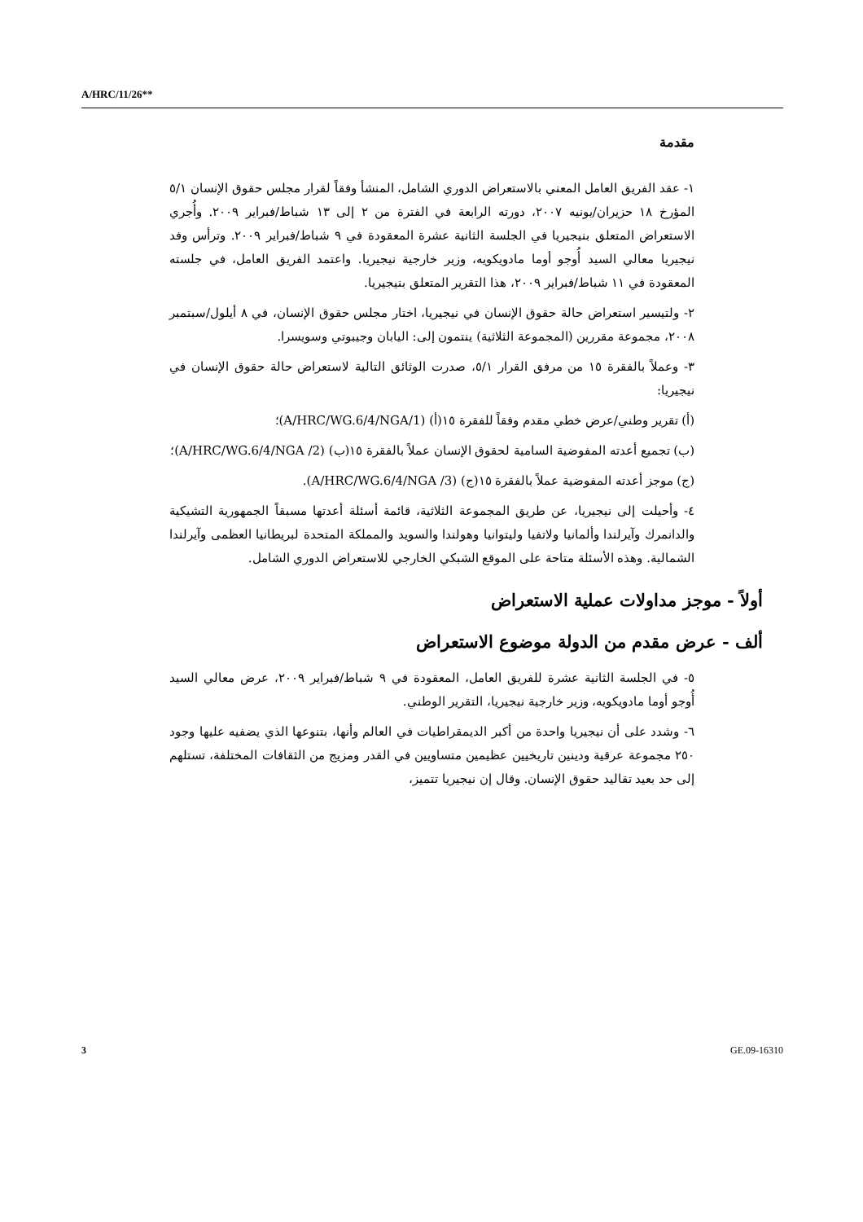A/HRC/11/26**
مقدمة
١- عقد الفريق العامل المعني بالاستعراض الدوري الشامل، المنشأ وفقاً لقرار مجلس حقوق الإنسان ٥/١ المؤرخ ١٨ حزيران/يونيه ٢٠٠٧، دورته الرابعة في الفترة من ٢ إلى ١٣ شباط/فبراير ٢٠٠٩. وأُجري الاستعراض المتعلق بنيجيريا في الجلسة الثانية عشرة المعقودة في ٩ شباط/فبراير ٢٠٠٩. وترأس وفد نيجيريا معالي السيد أُوجو أوما مادويكويه، وزير خارجية نيجيريا. واعتمد الفريق العامل، في جلسته المعقودة في ١١ شباط/فبراير ٢٠٠٩، هذا التقرير المتعلق بنيجيريا.
٢- ولتيسير استعراض حالة حقوق الإنسان في نيجيريا، اختار مجلس حقوق الإنسان، في ٨ أيلول/سبتمبر ٢٠٠٨، مجموعة مقررين (المجموعة الثلاثية) ينتمون إلى: اليابان وجيبوتي وسويسرا.
٣- وعملاً بالفقرة ١٥ من مرفق القرار ٥/١، صدرت الوثائق التالية لاستعراض حالة حقوق الإنسان في نيجيريا:
(أ) تقرير وطني/عرض خطي مقدم وفقاً للفقرة ١٥(أ) (A/HRC/WG.6/4/NGA/1)؛
(ب) تجميع أعدته المفوضية السامية لحقوق الإنسان عملاً بالفقرة ١٥(ب) (A/HRC/WG.6/4/NGA /2)؛
(ج) موجز أعدته المفوضية عملاً بالفقرة ١٥(ج) (A/HRC/WG.6/4/NGA /3).
٤- وأحيلت إلى نيجيريا، عن طريق المجموعة الثلاثية، قائمة أسئلة أعدتها مسبقاً الجمهورية التشيكية والدانمرك وآيرلندا وألمانيا ولاتفيا وليتوانيا وهولندا والسويد والمملكة المتحدة لبريطانيا العظمى وآيرلندا الشمالية. وهذه الأسئلة متاحة على الموقع الشبكي الخارجي للاستعراض الدوري الشامل.
أولاً - موجز مداولات عملية الاستعراض
ألف - عرض مقدم من الدولة موضوع الاستعراض
٥- في الجلسة الثانية عشرة للفريق العامل، المعقودة في ٩ شباط/فبراير ٢٠٠٩، عرض معالي السيد أُوجو أوما مادويكويه، وزير خارجية نيجيريا، التقرير الوطني.
٦- وشدد على أن نيجيريا واحدة من أكبر الديمقراطيات في العالم وأنها، بتنوعها الذي يضفيه عليها وجود ٢٥٠ مجموعة عرقية ودينين تاريخيين عظيمين متساويين في القدر ومزيج من الثقافات المختلفة، تستلهم إلى حد بعيد تقاليد حقوق الإنسان. وقال إن نيجيريا تتميز،
3 GE.09-16310